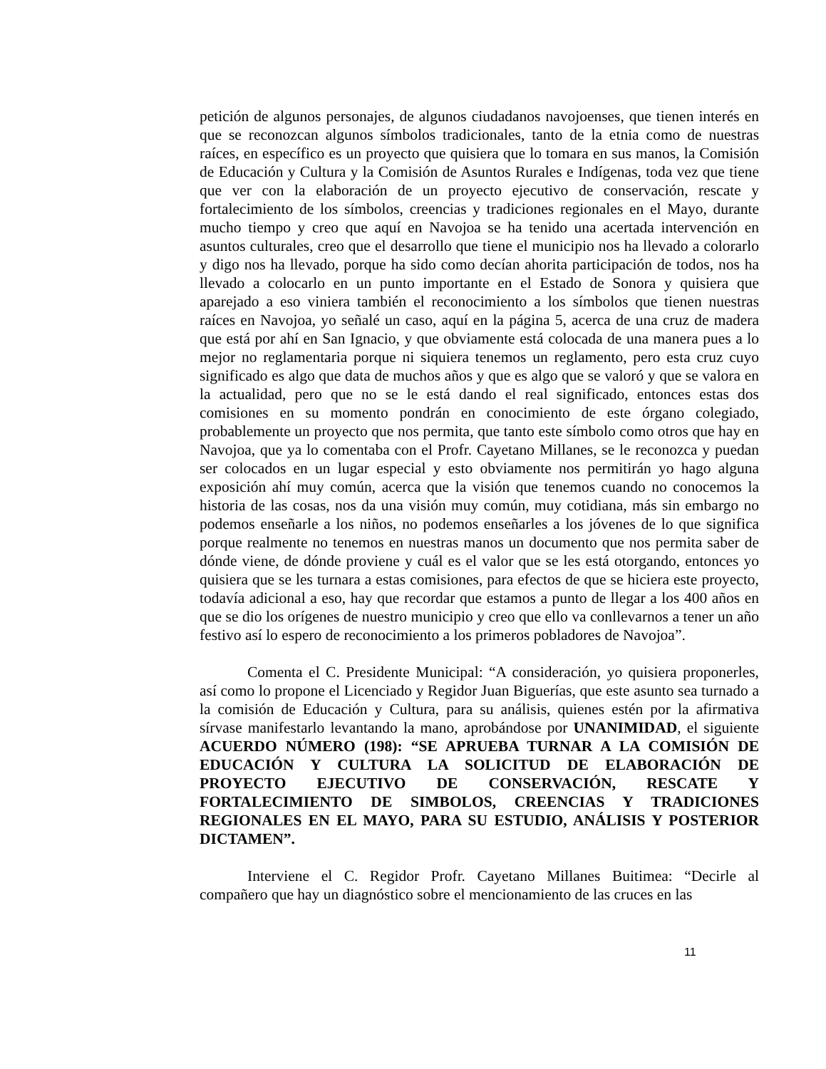petición de algunos personajes, de algunos ciudadanos navojoenses, que tienen interés en que se reconozcan algunos símbolos tradicionales, tanto de la etnia como de nuestras raíces, en específico es un proyecto que quisiera que lo tomara en sus manos, la Comisión de Educación y Cultura y la Comisión de Asuntos Rurales e Indígenas, toda vez que tiene que ver con la elaboración de un proyecto ejecutivo de conservación, rescate y fortalecimiento de los símbolos, creencias y tradiciones regionales en el Mayo, durante mucho tiempo y creo que aquí en Navojoa se ha tenido una acertada intervención en asuntos culturales, creo que el desarrollo que tiene el municipio nos ha llevado a colorarlo y digo nos ha llevado, porque ha sido como decían ahorita participación de todos, nos ha llevado a colocarlo en un punto importante en el Estado de Sonora y quisiera que aparejado a eso viniera también el reconocimiento a los símbolos que tienen nuestras raíces en Navojoa, yo señalé un caso, aquí en la página 5, acerca de una cruz de madera que está por ahí en San Ignacio, y que obviamente está colocada de una manera pues a lo mejor no reglamentaria porque ni siquiera tenemos un reglamento, pero esta cruz cuyo significado es algo que data de muchos años y que es algo que se valoró y que se valora en la actualidad, pero que no se le está dando el real significado, entonces estas dos comisiones en su momento pondrán en conocimiento de este órgano colegiado, probablemente un proyecto que nos permita, que tanto este símbolo como otros que hay en Navojoa, que ya lo comentaba con el Profr. Cayetano Millanes, se le reconozca y puedan ser colocados en un lugar especial y esto obviamente nos permitirán yo hago alguna exposición ahí muy común, acerca que la visión que tenemos cuando no conocemos la historia de las cosas, nos da una visión muy común, muy cotidiana, más sin embargo no podemos enseñarle a los niños, no podemos enseñarles a los jóvenes de lo que significa porque realmente no tenemos en nuestras manos un documento que nos permita saber de dónde viene, de dónde proviene y cuál es el valor que se les está otorgando, entonces yo quisiera que se les turnara a estas comisiones, para efectos de que se hiciera este proyecto, todavía adicional a eso, hay que recordar que estamos a punto de llegar a los 400 años en que se dio los orígenes de nuestro municipio y creo que ello va conllevarnos a tener un año festivo así lo espero de reconocimiento a los primeros pobladores de Navojoa”.
Comenta el C. Presidente Municipal: “A consideración, yo quisiera proponerles, así como lo propone el Licenciado y Regidor Juan Biguerías, que este asunto sea turnado a la comisión de Educación y Cultura, para su análisis, quienes estén por la afirmativa sírvase manifestarlo levantando la mano, aprobándose por UNANIMIDAD, el siguiente ACUERDO NÚMERO (198): “SE APRUEBA TURNAR A LA COMISIÓN DE EDUCACIÓN Y CULTURA LA SOLICITUD DE ELABORACIÓN DE PROYECTO EJECUTIVO DE CONSERVACIÓN, RESCATE Y FORTALECIMIENTO DE SIMBOLOS, CREENCIAS Y TRADICIONES REGIONALES EN EL MAYO, PARA SU ESTUDIO, ANÁLISIS Y POSTERIOR DICTAMEN”.
Interviene el C. Regidor Profr. Cayetano Millanes Buitimea: “Decirle al compañero que hay un diagnóstico sobre el mencionamiento de las cruces en las
11